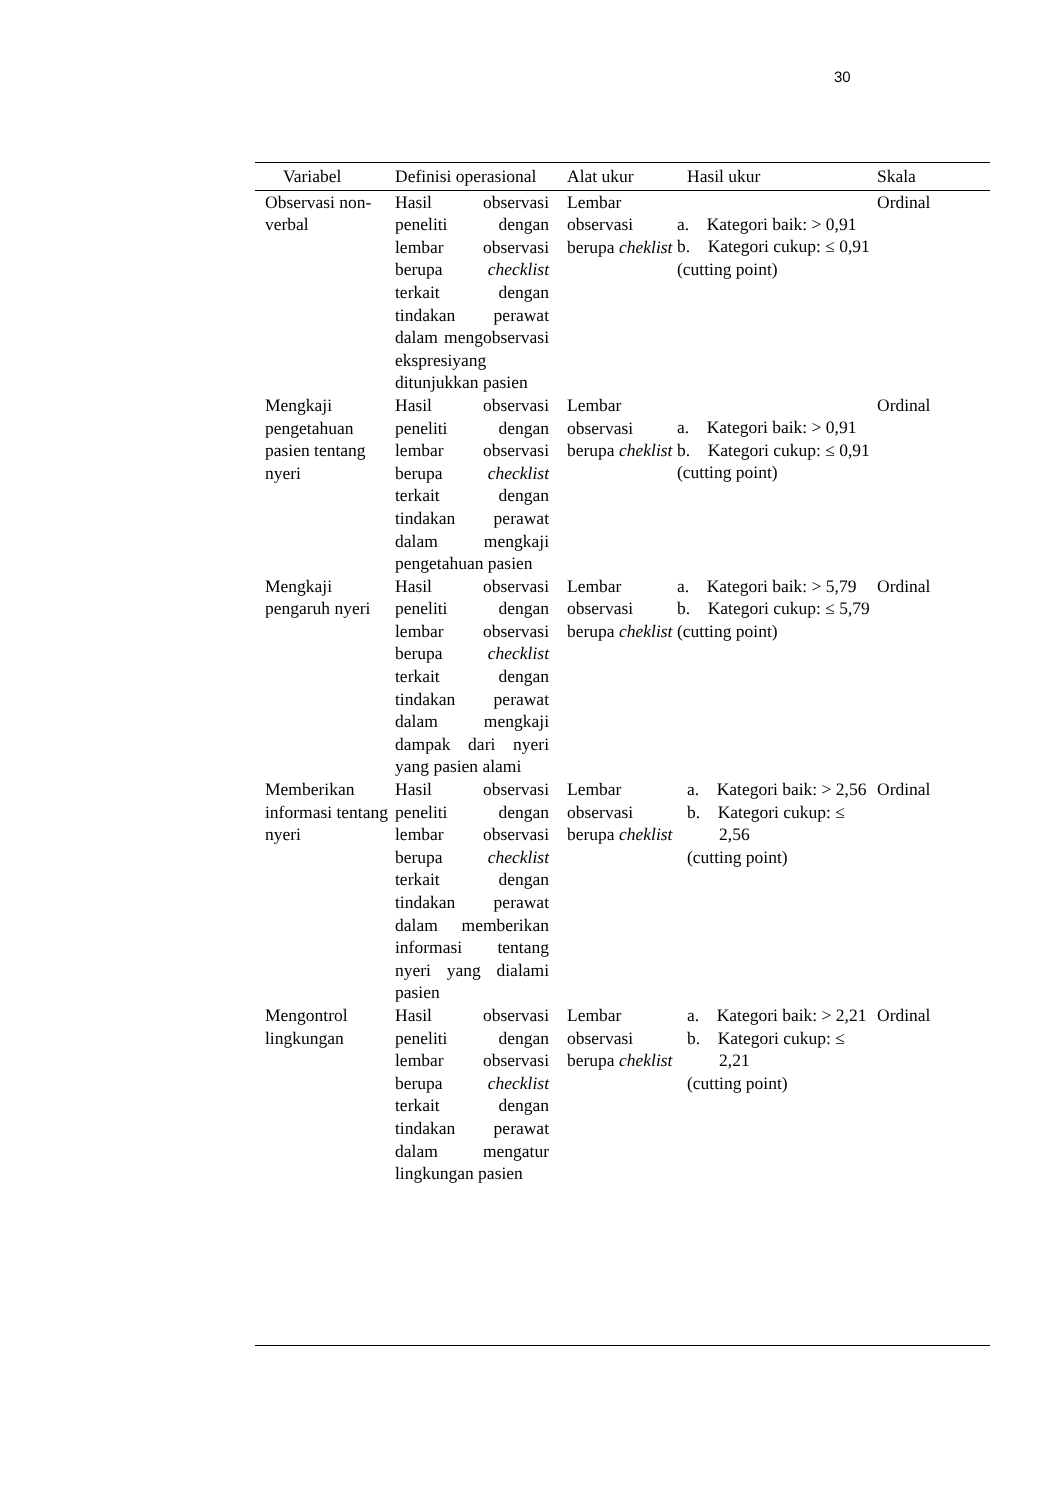30
| Variabel | Definisi operasional | Alat ukur | Hasil ukur | Skala |
| --- | --- | --- | --- | --- |
| Observasi non-verbal | Hasil observasi peneliti dengan lembar observasi berupa checklist terkait dengan tindakan perawat dalam mengobservasi ekspresiyang ditunjukkan pasien | Lembar observasi berupa cheklist | a. Kategori baik: > 0,91 b. Kategori cukup: ≤ 0,91 (cutting point) | Ordinal |
| Mengkaji pengetahuan pasien tentang nyeri | Hasil observasi peneliti dengan lembar observasi berupa checklist terkait dengan tindakan perawat dalam mengkaji pengetahuan pasien | Lembar observasi berupa cheklist | a. Kategori baik: > 0,91 b. Kategori cukup: ≤ 0,91 (cutting point) | Ordinal |
| Mengkaji pengaruh nyeri | Hasil observasi peneliti dengan lembar observasi berupa checklist terkait dengan tindakan perawat dalam mengkaji dampak dari nyeri yang pasien alami | Lembar observasi berupa cheklist | a. Kategori baik: > 5,79 b. Kategori cukup: ≤ 5,79 (cutting point) | Ordinal |
| Memberikan informasi tentang nyeri | Hasil observasi peneliti dengan lembar observasi berupa checklist terkait dengan tindakan perawat dalam memberikan informasi tentang nyeri yang dialami pasien | Lembar observasi berupa cheklist | a. Kategori baik: > 2,56 b. Kategori cukup: ≤ 2,56 (cutting point) | Ordinal |
| Mengontrol lingkungan | Hasil observasi peneliti dengan lembar observasi berupa checklist terkait dengan tindakan perawat dalam mengatur lingkungan pasien | Lembar observasi berupa cheklist | a. Kategori baik: > 2,21 b. Kategori cukup: ≤ 2,21 (cutting point) | Ordinal |